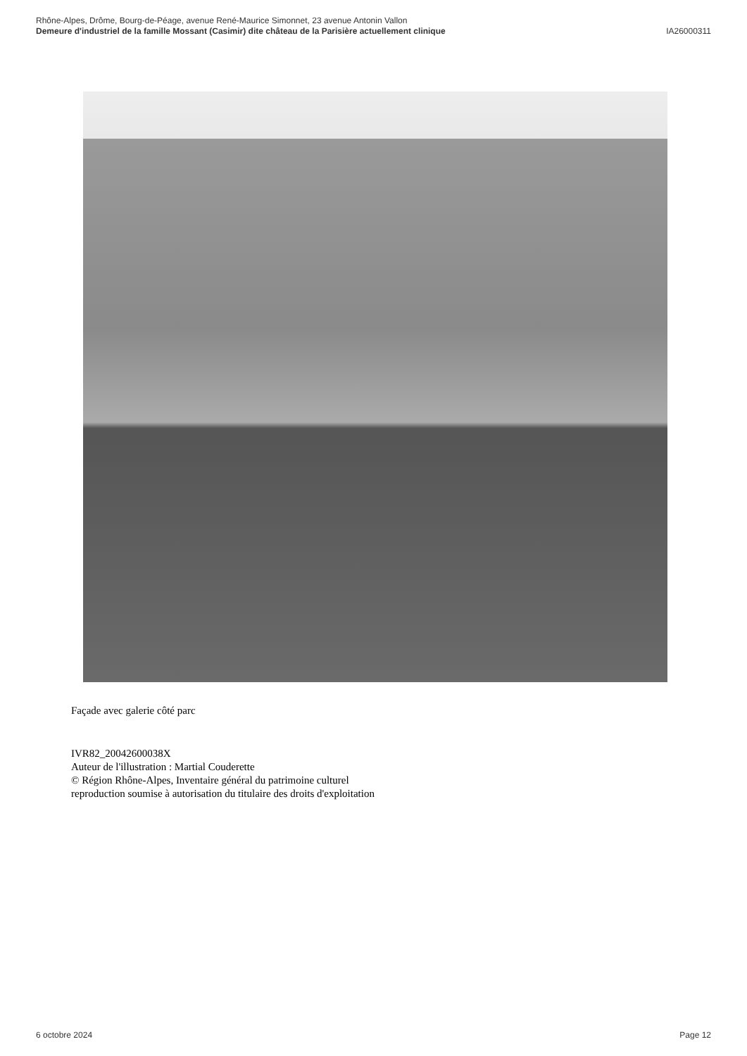Rhône-Alpes, Drôme, Bourg-de-Péage, avenue René-Maurice Simonnet, 23 avenue Antonin Vallon
Demeure d'industriel de la famille Mossant (Casimir) dite château de la Parisière actuellement clinique IA26000311
Façade avec galerie côté parc
IVR82_20042600038X
Auteur de l'illustration : Martial Couderette
© Région Rhône-Alpes, Inventaire général du patrimoine culturel
reproduction soumise à autorisation du titulaire des droits d'exploitation
6 octobre 2024 Page 12